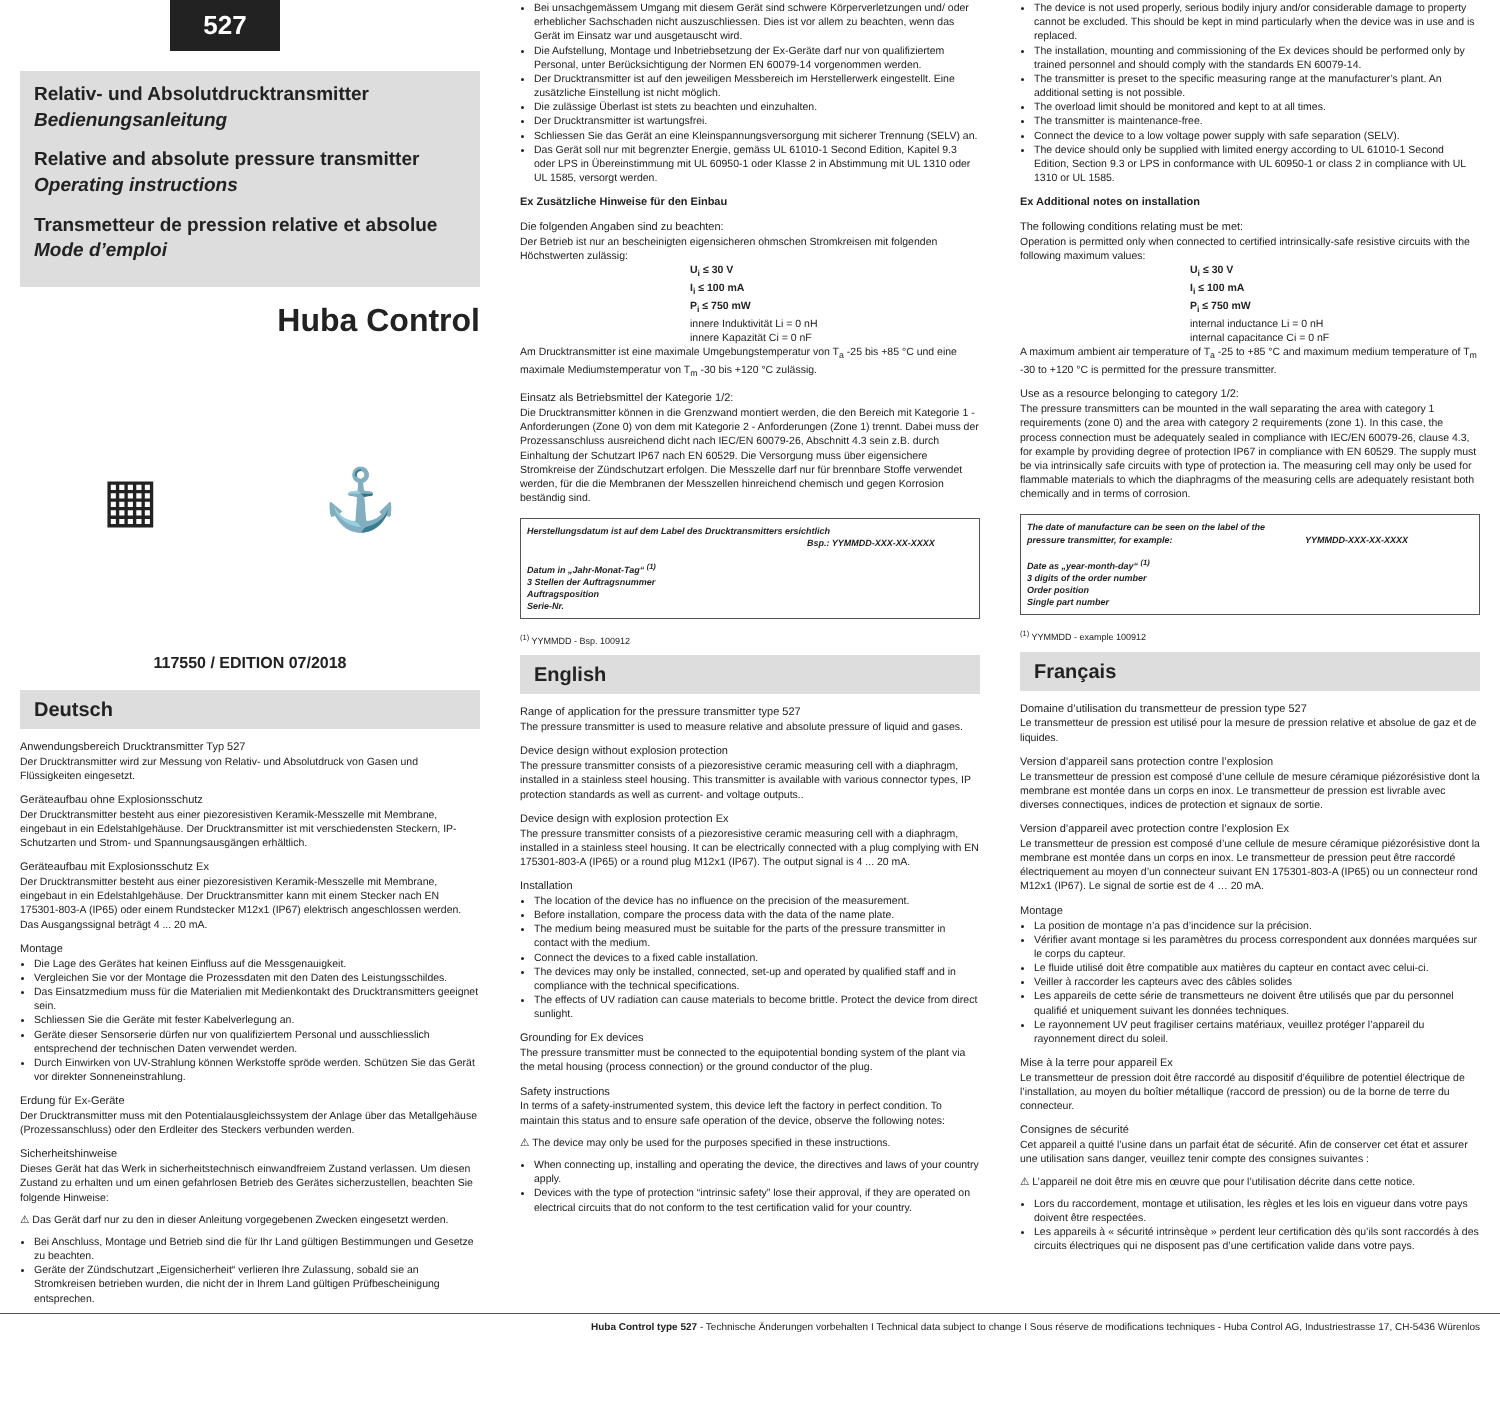527
Relativ- und Absolutdrucktransmitter
Bedienungsanleitung
Relative and absolute pressure transmitter
Operating instructions
Transmetteur de pression relative et absolue
Mode d’emploi
Huba Control
▦ ⚓
117550 / EDITION 07/2018
Deutsch
Anwendungsbereich Drucktransmitter Typ 527
Der Drucktransmitter wird zur Messung von Relativ- und Absolutdruck von Gasen und Flüssigkeiten eingesetzt.
Geräteaufbau ohne Explosionsschutz
Der Drucktransmitter besteht aus einer piezoresistiven Keramik-Messzelle mit Membrane, eingebaut in ein Edelstahlgehäuse. Der Drucktransmitter ist mit verschiedensten Steckern, IP-Schutzarten und Strom- und Spannungsausgängen erhältlich.
Geräteaufbau mit Explosionsschutz Ex
Der Drucktransmitter besteht aus einer piezoresistiven Keramik-Messzelle mit Membrane, eingebaut in ein Edelstahlgehäuse. Der Drucktransmitter kann mit einem Stecker nach EN 175301-803-A (IP65) oder einem Rundstecker M12x1 (IP67) elektrisch angeschlossen werden. Das Ausgangssignal beträgt 4 ... 20 mA.
Montage
Die Lage des Gerätes hat keinen Einfluss auf die Messgenauigkeit.
Vergleichen Sie vor der Montage die Prozessdaten mit den Daten des Leistungsschildes.
Das Einsatzmedium muss für die Materialien mit Medienkontakt des Drucktransmitters geeignet sein.
Schliessen Sie die Geräte mit fester Kabelverlegung an.
Geräte dieser Sensorserie dürfen nur von qualifiziertem Personal und ausschliesslich entsprechend der technischen Daten verwendet werden.
Durch Einwirken von UV-Strahlung können Werkstoffe spröde werden. Schützen Sie das Gerät vor direkter Sonneneinstrahlung.
Erdung für Ex-Geräte
Der Drucktransmitter muss mit den Potentialausgleichssystem der Anlage über das Metallgehäuse (Prozessanschluss) oder den Erdleiter des Steckers verbunden werden.
Sicherheitshinweise
Dieses Gerät hat das Werk in sicherheitstechnisch einwandfreiem Zustand verlassen. Um diesen Zustand zu erhalten und um einen gefahrlosen Betrieb des Gerätes sicherzustellen, beachten Sie folgende Hinweise:
⚠ Das Gerät darf nur zu den in dieser Anleitung vorgegebenen Zwecken eingesetzt werden.
Bei Anschluss, Montage und Betrieb sind die für Ihr Land gültigen Bestimmungen und Gesetze zu beachten.
Geräte der Zündschutzart „Eigensicherheit“ verlieren Ihre Zulassung, sobald sie an Stromkreisen betrieben wurden, die nicht der in Ihrem Land gültigen Prüfbescheinigung entsprechen.
Bei unsachgemässem Umgang mit diesem Gerät sind schwere Körperverletzungen und/ oder erheblicher Sachschaden nicht auszuschliessen. Dies ist vor allem zu beachten, wenn das Gerät im Einsatz war und ausgetauscht wird.
Die Aufstellung, Montage und Inbetriebsetzung der Ex-Geräte darf nur von qualifiziertem Personal, unter Berücksichtigung der Normen EN 60079-14 vorgenommen werden.
Der Drucktransmitter ist auf den jeweiligen Messbereich im Herstellerwerk eingestellt. Eine zusätzliche Einstellung ist nicht möglich.
Die zulässige Überlast ist stets zu beachten und einzuhalten.
Der Drucktransmitter ist wartungsfrei.
Schliessen Sie das Gerät an eine Kleinspannungsversorgung mit sicherer Trennung (SELV) an.
Das Gerät soll nur mit begrenzter Energie, gemäss UL 61010-1 Second Edition, Kapitel 9.3 oder LPS in Übereinstimmung mit UL 60950-1 oder Klasse 2 in Abstimmung mit UL 1310 oder UL 1585, versorgt werden.
Ex Zusätzliche Hinweise für den Einbau
Die folgenden Angaben sind zu beachten:
Der Betrieb ist nur an bescheinigten eigensicheren ohmschen Stromkreisen mit folgenden Höchstwerten zulässig:
U<sub>i</sub> ≤ 30 V
I<sub>i</sub> ≤ 100 mA
P<sub>i</sub> ≤ 750 mW
innere Induktivität Li = 0 nH
innere Kapazität Ci = 0 nF
Am Drucktransmitter ist eine maximale Umgebungstemperatur von T<sub>a</sub> -25 bis +85 °C und eine maximale Mediumstemperatur von T<sub>m</sub> -30 bis +120 °C zulässig.
Einsatz als Betriebsmittel der Kategorie 1/2:
Die Drucktransmitter können in die Grenzwand montiert werden, die den Bereich mit Kategorie 1 - Anforderungen (Zone 0) von dem mit Kategorie 2 - Anforderungen (Zone 1) trennt. Dabei muss der Prozessanschluss ausreichend dicht nach IEC/EN 60079-26, Abschnitt 4.3 sein z.B. durch Einhaltung der Schutzart IP67 nach EN 60529. Die Versorgung muss über eigensichere Stromkreise der Zündschutzart erfolgen. Die Messzelle darf nur für brennbare Stoffe verwendet werden, für die die Membranen der Messzellen hinreichend chemisch und gegen Korrosion beständig sind.
Herstellungsdatum ist auf dem Label des Drucktransmitters ersichtlich
Bsp.: YYMMDD-XXX-XX-XXXX
Datum in „Jahr-Monat-Tag“ <sup>(1)</sup>
3 Stellen der Auftragsnummer
Auftragsposition
Serie-Nr.
<sup>(1)</sup> YYMMDD - Bsp. 100912
English
Range of application for the pressure transmitter type 527
The pressure transmitter is used to measure relative and absolute pressure of liquid and gases.
Device design without explosion protection
The pressure transmitter consists of a piezoresistive ceramic measuring cell with a diaphragm, installed in a stainless steel housing. This transmitter is available with various connector types, IP protection standards as well as current- and voltage outputs..
Device design with explosion protection Ex
The pressure transmitter consists of a piezoresistive ceramic measuring cell with a diaphragm, installed in a stainless steel housing. It can be electrically connected with a plug complying with EN 175301-803-A (IP65) or a round plug M12x1 (IP67). The output signal is 4 ... 20 mA.
Installation
The location of the device has no influence on the precision of the measurement.
Before installation, compare the process data with the data of the name plate.
The medium being measured must be suitable for the parts of the pressure transmitter in contact with the medium.
Connect the devices to a fixed cable installation.
The devices may only be installed, connected, set-up and operated by qualified staff and in compliance with the technical specifications.
The effects of UV radiation can cause materials to become brittle. Protect the device from direct sunlight.
Grounding for Ex devices
The pressure transmitter must be connected to the equipotential bonding system of the plant via the metal housing (process connection) or the ground conductor of the plug.
Safety instructions
In terms of a safety-instrumented system, this device left the factory in perfect condition. To maintain this status and to ensure safe operation of the device, observe the following notes:
⚠ The device may only be used for the purposes specified in these instructions.
When connecting up, installing and operating the device, the directives and laws of your country apply.
Devices with the type of protection “intrinsic safety” lose their approval, if they are operated on electrical circuits that do not conform to the test certification valid for your country.
The device is not used properly, serious bodily injury and/or considerable damage to property cannot be excluded. This should be kept in mind particularly when the device was in use and is replaced.
The installation, mounting and commissioning of the Ex devices should be performed only by trained personnel and should comply with the standards EN 60079-14.
The transmitter is preset to the specific measuring range at the manufacturer’s plant. An additional setting is not possible.
The overload limit should be monitored and kept to at all times.
The transmitter is maintenance-free.
Connect the device to a low voltage power supply with safe separation (SELV).
The device should only be supplied with limited energy according to UL 61010-1 Second Edition, Section 9.3 or LPS in conformance with UL 60950-1 or class 2 in compliance with UL 1310 or UL 1585.
Ex Additional notes on installation
The following conditions relating must be met:
Operation is permitted only when connected to certified intrinsically-safe resistive circuits with the following maximum values:
U<sub>i</sub> ≤ 30 V
I<sub>i</sub> ≤ 100 mA
P<sub>i</sub> ≤ 750 mW
internal inductance Li = 0 nH
internal capacitance Ci = 0 nF
A maximum ambient air temperature of T<sub>a</sub> -25 to +85 °C and maximum medium temperature of T<sub>m</sub> -30 to +120 °C is permitted for the pressure transmitter.
Use as a resource belonging to category 1/2:
The pressure transmitters can be mounted in the wall separating the area with category 1 requirements (zone 0) and the area with category 2 requirements (zone 1). In this case, the process connection must be adequately sealed in compliance with IEC/EN 60079-26, clause 4.3, for example by providing degree of protection IP67 in compliance with EN 60529. The supply must be via intrinsically safe circuits with type of protection ia. The measuring cell may only be used for flammable materials to which the diaphragms of the measuring cells are adequately resistant both chemically and in terms of corrosion.
The date of manufacture can be seen on the label of the
pressure transmitter, for example: YYMMDD-XXX-XX-XXXX
Date as „year-month-day“ <sup>(1)</sup>
3 digits of the order number
Order position
Single part number
<sup>(1)</sup> YYMMDD - example 100912
Français
Domaine d’utilisation du transmetteur de pression type 527
Le transmetteur de pression est utilisé pour la mesure de pression relative et absolue de gaz et de liquides.
Version d’appareil sans protection contre l’explosion
Le transmetteur de pression est composé d’une cellule de mesure céramique piézorésistive dont la membrane est montée dans un corps en inox. Le transmetteur de pression est livrable avec diverses connectiques, indices de protection et signaux de sortie.
Version d’appareil avec protection contre l’explosion Ex
Le transmetteur de pression est composé d’une cellule de mesure céramique piézorésistive dont la membrane est montée dans un corps en inox. Le transmetteur de pression peut être raccordé électriquement au moyen d’un connecteur suivant EN 175301-803-A (IP65) ou un connecteur rond M12x1 (IP67). Le signal de sortie est de 4 … 20 mA.
Montage
La position de montage n’a pas d’incidence sur la précision.
Vérifier avant montage si les paramètres du process correspondent aux données marquées sur le corps du capteur.
Le fluide utilisé doit être compatible aux matières du capteur en contact avec celui-ci.
Veiller à raccorder les capteurs avec des câbles solides
Les appareils de cette série de transmetteurs ne doivent être utilisés que par du personnel qualifié et uniquement suivant les données techniques.
Le rayonnement UV peut fragiliser certains matériaux, veuillez protéger l’appareil du rayonnement direct du soleil.
Mise à la terre pour appareil Ex
Le transmetteur de pression doit être raccordé au dispositif d’équilibre de potentiel électrique de l’installation, au moyen du boîtier métallique (raccord de pression) ou de la borne de terre du connecteur.
Consignes de sécurité
Cet appareil a quitté l’usine dans un parfait état de sécurité. Afin de conserver cet état et assurer une utilisation sans danger, veuillez tenir compte des consignes suivantes :
⚠ L’appareil ne doit être mis en œuvre que pour l’utilisation décrite dans cette notice.
Lors du raccordement, montage et utilisation, les règles et les lois en vigueur dans votre pays doivent être respectées.
Les appareils à « sécurité intrinsèque » perdent leur certification dès qu’ils sont raccordés à des circuits électriques qui ne disposent pas d’une certification valide dans votre pays.
Huba Control type 527 - Technische Änderungen vorbehalten I Technical data subject to change I Sous réserve de modifications techniques - Huba Control AG, Industriestrasse 17, CH-5436 Würenlos